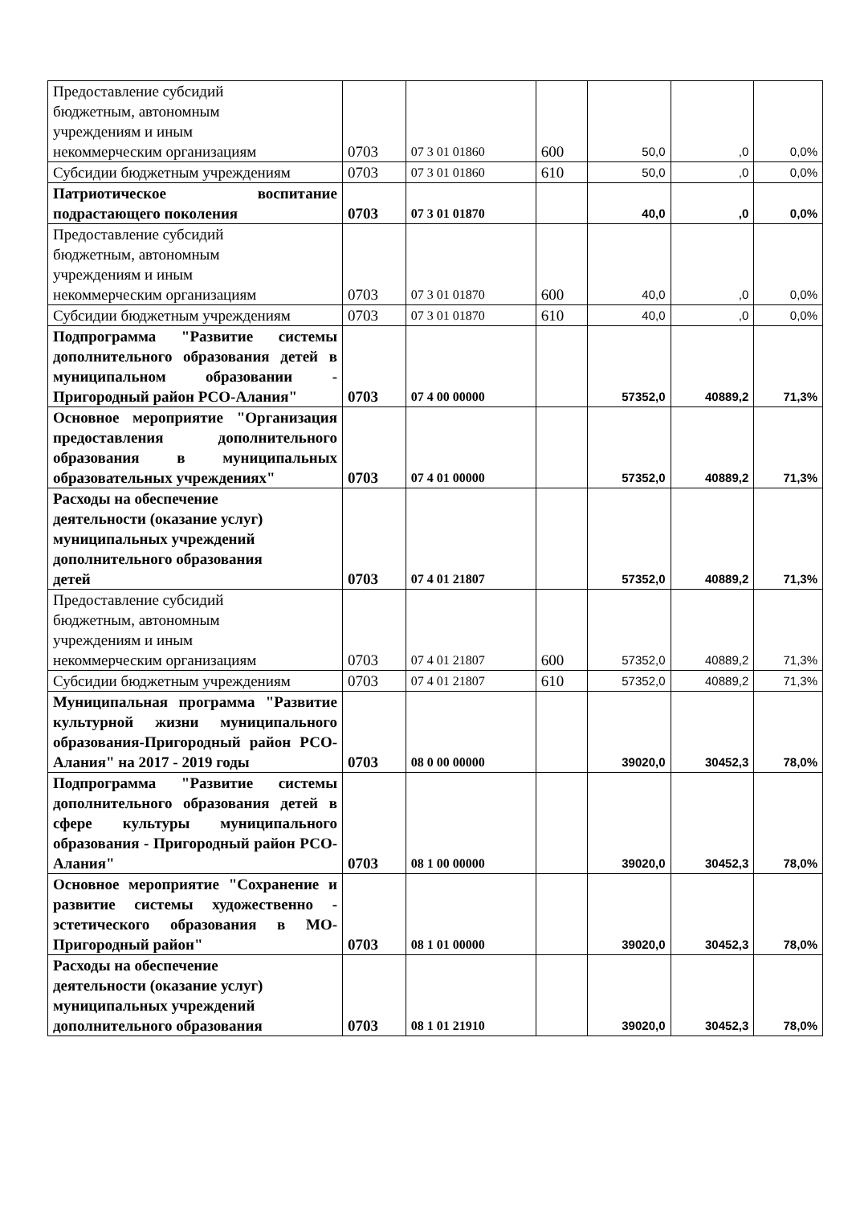| Предоставление субсидий бюджетным, автономным учреждениям и иным некоммерческим организациям | 0703 | 07 3 01 01860 | 600 | 50,0 | ,0 | 0,0% |
| Субсидии бюджетным учреждениям | 0703 | 07 3 01 01860 | 610 | 50,0 | ,0 | 0,0% |
| Патриотическое воспитание подрастающего поколения | 0703 | 07 3 01 01870 | | 40,0 | ,0 | 0,0% |
| Предоставление субсидий бюджетным, автономным учреждениям и иным некоммерческим организациям | 0703 | 07 3 01 01870 | 600 | 40,0 | ,0 | 0,0% |
| Субсидии бюджетным учреждениям | 0703 | 07 3 01 01870 | 610 | 40,0 | ,0 | 0,0% |
| Подпрограмма "Развитие системы дополнительного образования детей в муниципальном образовании - Пригородный район РСО-Алания" | 0703 | 07 4 00 00000 | | 57352,0 | 40889,2 | 71,3% |
| Основное мероприятие "Организация предоставления дополнительного образования в муниципальных образовательных учреждениях" | 0703 | 07 4 01 00000 | | 57352,0 | 40889,2 | 71,3% |
| Расходы на обеспечение деятельности (оказание услуг) муниципальных учреждений дополнительного образования детей | 0703 | 07 4 01 21807 | | 57352,0 | 40889,2 | 71,3% |
| Предоставление субсидий бюджетным, автономным учреждениям и иным некоммерческим организациям | 0703 | 07 4 01 21807 | 600 | 57352,0 | 40889,2 | 71,3% |
| Субсидии бюджетным учреждениям | 0703 | 07 4 01 21807 | 610 | 57352,0 | 40889,2 | 71,3% |
| Муниципальная программа "Развитие культурной жизни муниципального образования-Пригородный район РСО-Алания" на 2017 - 2019 годы | 0703 | 08 0 00 00000 | | 39020,0 | 30452,3 | 78,0% |
| Подпрограмма "Развитие системы дополнительного образования детей в сфере культуры муниципального образования - Пригородный район РСО-Алания" | 0703 | 08 1 00 00000 | | 39020,0 | 30452,3 | 78,0% |
| Основное мероприятие "Сохранение и развитие системы художественно - эстетического образования в МО-Пригородный район" | 0703 | 08 1 01 00000 | | 39020,0 | 30452,3 | 78,0% |
| Расходы на обеспечение деятельности (оказание услуг) муниципальных учреждений дополнительного образования | 0703 | 08 1 01 21910 | | 39020,0 | 30452,3 | 78,0% |